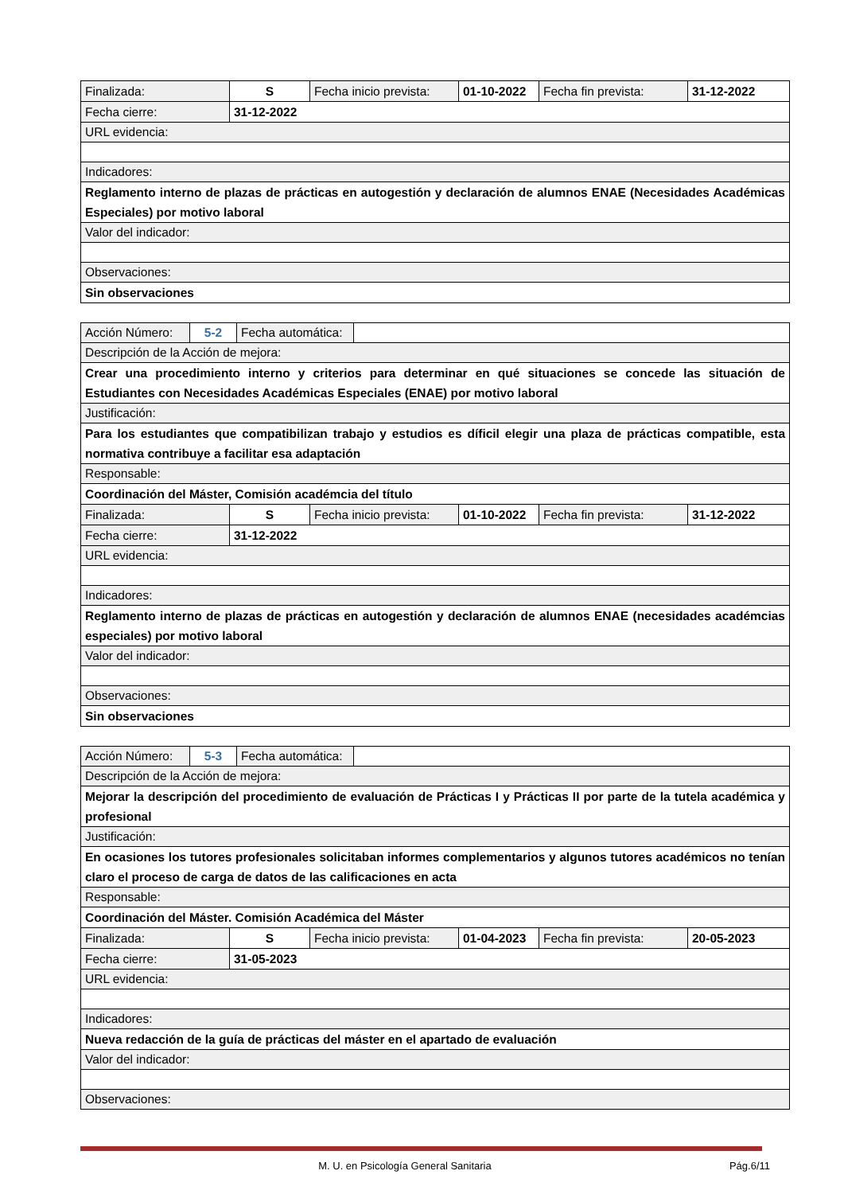| Finalizada: | S | Fecha inicio prevista: | 01-10-2022 | Fecha fin prevista: | 31-12-2022 |
| Fecha cierre: | 31-12-2022 | | | | |
| URL evidencia: | | | | | |
| Indicadores: | | | | | |
| Reglamento interno de plazas de prácticas en autogestión y declaración de alumnos ENAE (Necesidades Académicas Especiales) por motivo laboral | | | | | |
| Valor del indicador: | | | | | |
| Observaciones: | | | | | |
| Sin observaciones | | | | | |
| Acción Número: | 5-2 | Fecha automática: | |
| Descripción de la Acción de mejora: | | | |
| Crear una procedimiento interno y criterios para determinar en qué situaciones se concede las situación de Estudiantes con Necesidades Académicas Especiales (ENAE) por motivo laboral | | | |
| Justificación: | | | |
| Para los estudiantes que compatibilizan trabajo y estudios es díficil elegir una plaza de prácticas compatible, esta normativa contribuye a facilitar esa adaptación | | | |
| Responsable: | | | |
| Coordinación del Máster, Comisión académcia del título | | | |
| Finalizada: | S | Fecha inicio prevista: | 01-10-2022 | Fecha fin prevista: | 31-12-2022 |
| Fecha cierre: | 31-12-2022 | | | | |
| URL evidencia: | | | | | |
| Indicadores: | | | | | |
| Reglamento interno de plazas de prácticas en autogestión y declaración de alumnos ENAE (necesidades académcias especiales) por motivo laboral | | | | | |
| Valor del indicador: | | | | | |
| Observaciones: | | | | | |
| Sin observaciones | | | | | |
| Acción Número: | 5-3 | Fecha automática: | |
| Descripción de la Acción de mejora: | | | |
| Mejorar la descripción del procedimiento de evaluación de Prácticas I y Prácticas II por parte de la tutela académica y profesional | | | |
| Justificación: | | | |
| En ocasiones los tutores profesionales solicitaban informes complementarios y algunos tutores académicos no tenían claro el proceso de carga de datos de las calificaciones en acta | | | |
| Responsable: | | | |
| Coordinación del Máster. Comisión Académica del Máster | | | |
| Finalizada: | S | Fecha inicio prevista: | 01-04-2023 | Fecha fin prevista: | 20-05-2023 |
| Fecha cierre: | 31-05-2023 | | | | |
| URL evidencia: | | | | | |
| Indicadores: | | | | | |
| Nueva redacción de la guía de prácticas del máster en el apartado de evaluación | | | | | |
| Valor del indicador: | | | | | |
| Observaciones: | | | | | |
M. U. en Psicología General Sanitaria Pág.6/11